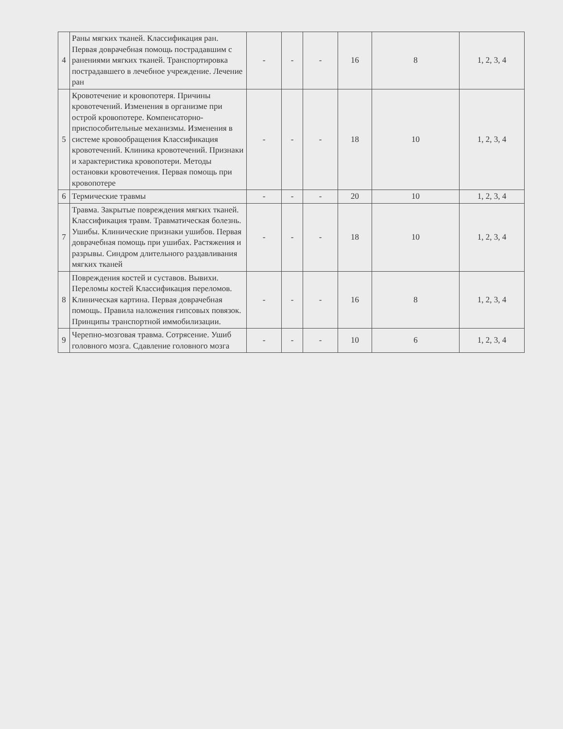| 4 | Раны мягких тканей. Классификация ран. Первая доврачебная помощь пострадавшим с ранениями мягких тканей. Транспортировка пострадавшего в лечебное учреждение. Лечение ран | - | - | - | 16 | 8 | 1, 2, 3, 4 |
| 5 | Кровотечение и кровопотеря. Причины кровотечений. Изменения в организме при острой кровопотере. Компенсаторно-приспособительные механизмы. Изменения в системе кровообращения Классификация кровотечений. Клиника кровотечений. Признаки и характеристика кровопотери. Методы остановки кровотечения. Первая помощь при кровопотере | - | - | - | 18 | 10 | 1, 2, 3, 4 |
| 6 | Термические травмы | - | - | - | 20 | 10 | 1, 2, 3, 4 |
| 7 | Травма. Закрытые повреждения мягких тканей. Классификация травм. Травматическая болезнь. Ушибы. Клинические признаки ушибов. Первая доврачебная помощь при ушибах. Растяжения и разрывы. Синдром длительного раздавливания мягких тканей | - | - | - | 18 | 10 | 1, 2, 3, 4 |
| 8 | Повреждения костей и суставов. Вывихи. Переломы костей Классификация переломов. Клиническая картина. Первая доврачебная помощь. Правила наложения гипсовых повязок. Принципы транспортной иммобилизации. | - | - | - | 16 | 8 | 1, 2, 3, 4 |
| 9 | Черепно-мозговая травма. Сотрясение. Ушиб головного мозга. Сдавление головного мозга | - | - | - | 10 | 6 | 1, 2, 3, 4 |